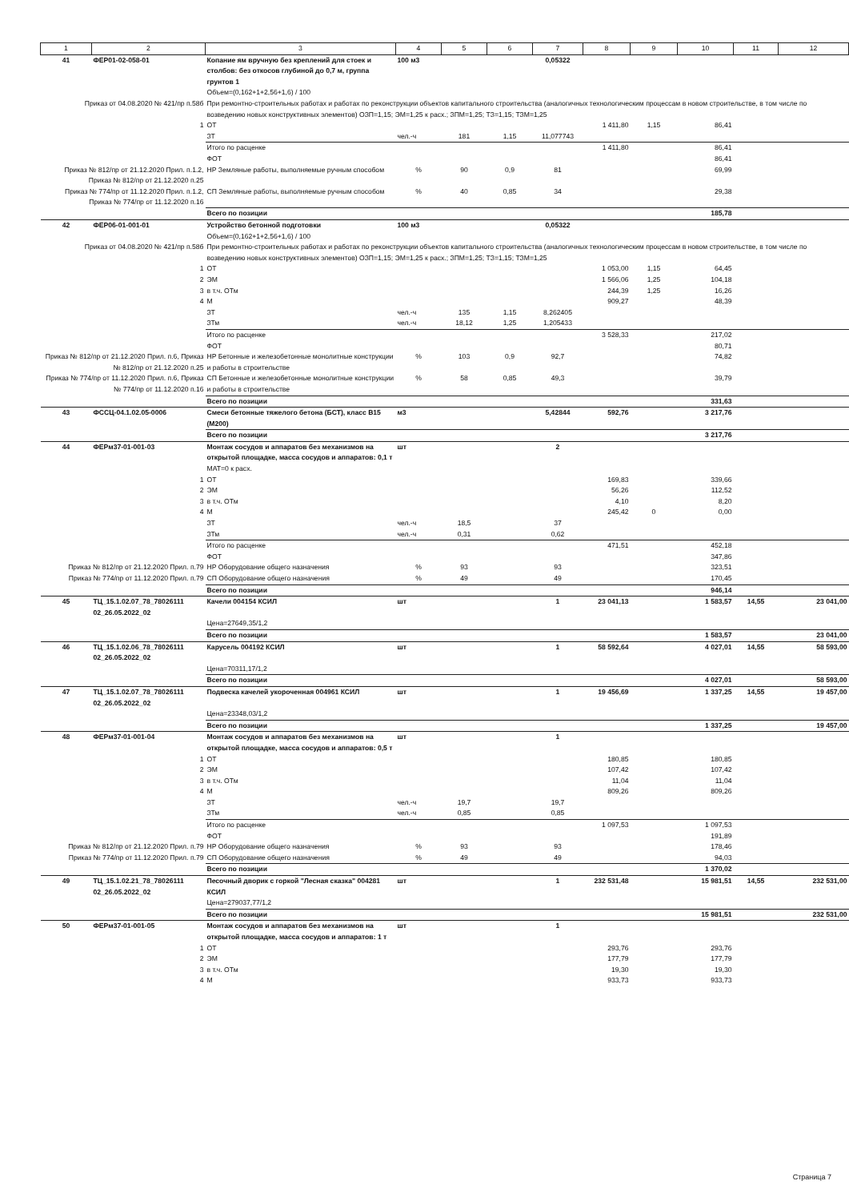| 1 | 2 | 3 | 4 | 5 | 6 | 7 | 8 | 9 | 10 | 11 | 12 |
| --- | --- | --- | --- | --- | --- | --- | --- | --- | --- | --- | --- |
| 41 | ФЕР01-02-058-01 | Копание ям вручную без креплений для стоек и столбов: без откосов глубиной до 0,7 м, группа грунтов 1 Объем=(0,162+1+2,56+1,6) / 100 | 100 м3 | | | 0,05322 | | | | | |
| Приказ от 04.08.2020 № 421/пр п.58б | | При ремонтно-строительных работах и работах по реконструкции объектов капитального строительства (аналогичных технологическим процессам в новом строительстве, в том числе по возведению новых конструктивных элементов) ОЗП=1,15; ЭМ=1,25 к расх.; ЗПМ=1,25; ТЗ=1,15; ТЗМ=1,25 | | | | | | | | | |
| 1 | | ОТ | | | | | 1 411,80 | 1,15 | 86,41 | | |
| | | ЗТ | чел.-ч | 181 | 1,15 | 11,077743 | | | | | |
| | | Итого по расценке | | | | | 1 411,80 | | 86,41 | | |
| | | ФОТ | | | | | | | 86,41 | | |
| Приказ № 812/пр от 21.12.2020 Прил. п.1.2, Приказ № 812/пр от 21.12.2020 п.25 | | НР Земляные работы, выполняемые ручным способом | % | 90 | 0,9 | 81 | | | 69,99 | | |
| Приказ № 774/пр от 11.12.2020 Прил. п.1.2, Приказ № 774/пр от 11.12.2020 п.16 | | СП Земляные работы, выполняемые ручным способом | % | 40 | 0,85 | 34 | | | 29,38 | | |
| | | Всего по позиции | | | | | | | 185,78 | | |
| 42 | ФЕР06-01-001-01 | Устройство бетонной подготовки Объем=(0,162+1+2,56+1,6) / 100 | 100 м3 | | | 0,05322 | | | | | |
| Приказ от 04.08.2020 № 421/пр п.58б | | При ремонтно-строительных работах и работах по реконструкции объектов капитального строительства (аналогичных технологическим процессам в новом строительстве, в том числе по возведению новых конструктивных элементов) ОЗП=1,15; ЭМ=1,25 к расх.; ЗПМ=1,25; ТЗ=1,15; ТЗМ=1,25 | | | | | | | | | |
| 1 | | ОТ | | | | | 1 053,00 | 1,15 | 64,45 | | |
| 2 | | ЭМ | | | | | 1 566,06 | 1,25 | 104,18 | | |
| 3 | | в т.ч. ОТм | | | | | 244,39 | 1,25 | 16,26 | | |
| 4 | | М | | | | | 909,27 | | 48,39 | | |
| | | ЗТ | чел.-ч | 135 | 1,15 | 8,262405 | | | | | |
| | | ЗТм | чел.-ч | 18,12 | 1,25 | 1,205433 | | | | | |
| | | Итого по расценке | | | | | 3 528,33 | | 217,02 | | |
| | | ФОТ | | | | | | | 80,71 | | |
| Приказ № 812/пр от 21.12.2020 Прил. п.6, Приказ № 812/пр от 21.12.2020 п.25 | | НР Бетонные и железобетонные монолитные конструкции и работы в строительстве | % | 103 | 0,9 | 92,7 | | | 74,82 | | |
| Приказ № 774/пр от 11.12.2020 Прил. п.6, Приказ № 774/пр от 11.12.2020 п.16 | | СП Бетонные и железобетонные монолитные конструкции и работы в строительстве | % | 58 | 0,85 | 49,3 | | | 39,79 | | |
| | | Всего по позиции | | | | | | | 331,63 | | |
| 43 | ФССЦ-04.1.02.05-0006 | Смеси бетонные тяжелого бетона (БСТ), класс В15 (М200) | м3 | | | 5,42844 | 592,76 | | 3 217,76 | | |
| | | Всего по позиции | | | | | | | 3 217,76 | | |
| 44 | ФЕРм37-01-001-03 | Монтаж сосудов и аппаратов без механизмов на открытой площадке, масса сосудов и аппаратов: 0,1 т МАТ=0 к расх. | шт | | | 2 | | | | | |
| 1 | | ОТ | | | | | 169,83 | | 339,66 | | |
| 2 | | ЭМ | | | | | 56,26 | | 112,52 | | |
| 3 | | в т.ч. ОТм | | | | | 4,10 | | 8,20 | | |
| 4 | | М | | | | | 245,42 | 0 | 0,00 | | |
| | | ЗТ | чел.-ч | 18,5 | | 37 | | | | | |
| | | ЗТм | чел.-ч | 0,31 | | 0,62 | | | | | |
| | | Итого по расценке | | | | | 471,51 | | 452,18 | | |
| | | ФОТ | | | | | | | 347,86 | | |
| Приказ № 812/пр от 21.12.2020 Прил. п.79 | | НР Оборудование общего назначения | % | 93 | | 93 | | | 323,51 | | |
| Приказ № 774/пр от 11.12.2020 Прил. п.79 | | СП Оборудование общего назначения | % | 49 | | 49 | | | 170,45 | | |
| | | Всего по позиции | | | | | | | 946,14 | | |
| 45 | ТЦ_15.1.02.07_78_78026111 02_26.05.2022_02 | Качели 004154 КСИЛ Цена=27649,35/1,2 | шт | | | 1 | 23 041,13 | | 1 583,57 | 14,55 | 23 041,00 |
| | | Всего по позиции | | | | | | | 1 583,57 | | 23 041,00 |
| 46 | ТЦ_15.1.02.06_78_78026111 02_26.05.2022_02 | Карусель 004192 КСИЛ Цена=70311,17/1,2 | шт | | | 1 | 58 592,64 | | 4 027,01 | 14,55 | 58 593,00 |
| | | Всего по позиции | | | | | | | 4 027,01 | | 58 593,00 |
| 47 | ТЦ_15.1.02.07_78_78026111 02_26.05.2022_02 | Подвеска качелей укороченная 004961 КСИЛ Цена=23348,03/1,2 | шт | | | 1 | 19 456,69 | | 1 337,25 | 14,55 | 19 457,00 |
| | | Всего по позиции | | | | | | | 1 337,25 | | 19 457,00 |
| 48 | ФЕРм37-01-001-04 | Монтаж сосудов и аппаратов без механизмов на открытой площадке, масса сосудов и аппаратов: 0,5 т | шт | | | 1 | | | | | |
| 1 | | ОТ | | | | | 180,85 | | 180,85 | | |
| 2 | | ЭМ | | | | | 107,42 | | 107,42 | | |
| 3 | | в т.ч. ОТм | | | | | 11,04 | | 11,04 | | |
| 4 | | М | | | | | 809,26 | | 809,26 | | |
| | | ЗТ | чел.-ч | 19,7 | | 19,7 | | | | | |
| | | ЗТм | чел.-ч | 0,85 | | 0,85 | | | | | |
| | | Итого по расценке | | | | | 1 097,53 | | 1 097,53 | | |
| | | ФОТ | | | | | | | 191,89 | | |
| Приказ № 812/пр от 21.12.2020 Прил. п.79 | | НР Оборудование общего назначения | % | 93 | | 93 | | | 178,46 | | |
| Приказ № 774/пр от 11.12.2020 Прил. п.79 | | СП Оборудование общего назначения | % | 49 | | 49 | | | 94,03 | | |
| | | Всего по позиции | | | | | | | 1 370,02 | | |
| 49 | ТЦ_15.1.02.21_78_78026111 02_26.05.2022_02 | Песочный дворик с горкой "Лесная сказка" 004281 КСИЛ Цена=279037,77/1,2 | шт | | | 1 | 232 531,48 | | 15 981,51 | 14,55 | 232 531,00 |
| | | Всего по позиции | | | | | | | 15 981,51 | | 232 531,00 |
| 50 | ФЕРм37-01-001-05 | Монтаж сосудов и аппаратов без механизмов на открытой площадке, масса сосудов и аппаратов: 1 т | шт | | | 1 | | | | | |
| 1 | | ОТ | | | | | 293,76 | | 293,76 | | |
| 2 | | ЭМ | | | | | 177,79 | | 177,79 | | |
| 3 | | в т.ч. ОТм | | | | | 19,30 | | 19,30 | | |
| 4 | | М | | | | | 933,73 | | 933,73 | | |
Страница 7